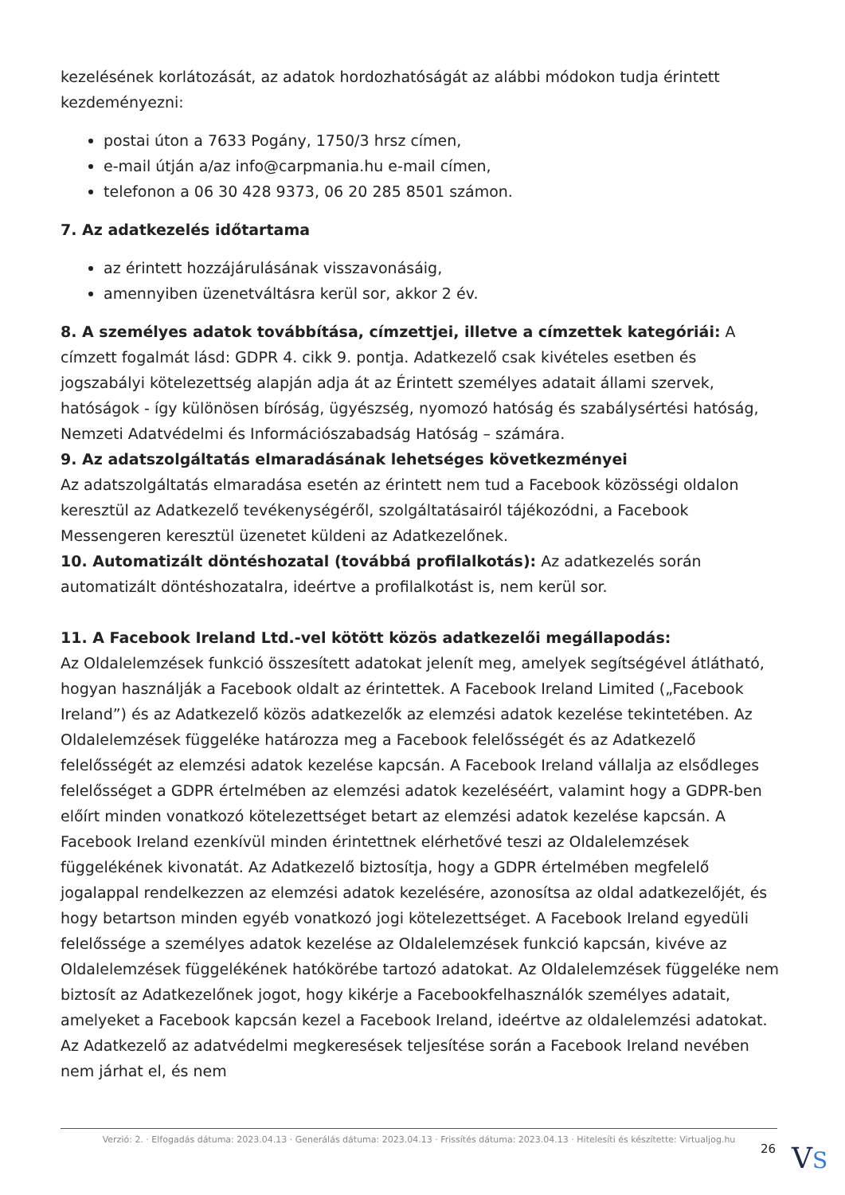kezelésének korlátozását, az adatok hordozhatóságát az alábbi módokon tudja érintett kezdeményezni:
postai úton a 7633 Pogány, 1750/3 hrsz címen,
e-mail útján a/az info@carpmania.hu e-mail címen,
telefonon a 06 30 428 9373, 06 20 285 8501 számon.
7. Az adatkezelés időtartama
az érintett hozzájárulásának visszavonásáig,
amennyiben üzenetváltásra kerül sor, akkor 2 év.
8. A személyes adatok továbbítása, címzettjei, illetve a címzettek kategóriái: A címzett fogalmát lásd: GDPR 4. cikk 9. pontja. Adatkezelő csak kivételes esetben és jogszabályi kötelezettség alapján adja át az Érintett személyes adatait állami szervek, hatóságok - így különösen bíróság, ügyészség, nyomozó hatóság és szabálysértési hatóság, Nemzeti Adatvédelmi és Információszabadság Hatóság – számára.
9. Az adatszolgáltatás elmaradásának lehetséges következményei
Az adatszolgáltatás elmaradása esetén az érintett nem tud a Facebook közösségi oldalon keresztül az Adatkezelő tevékenységéről, szolgáltatásairól tájékozódni, a Facebook Messengeren keresztül üzenetet küldeni az Adatkezelőnek.
10. Automatizált döntéshozatal (továbbá profilalkotás): Az adatkezelés során automatizált döntéshozatalra, ideértve a profilalkotást is, nem kerül sor.
11. A Facebook Ireland Ltd.-vel kötött közös adatkezelői megállapodás:
Az Oldalelemzések funkció összesített adatokat jelenít meg, amelyek segítségével átlátható, hogyan használják a Facebook oldalt az érintettek. A Facebook Ireland Limited („Facebook Ireland”) és az Adatkezelő közös adatkezelők az elemzési adatok kezelése tekintetében. Az Oldalelemzések függeléke határozza meg a Facebook felelősségét és az Adatkezelő felelősségét az elemzési adatok kezelése kapcsán. A Facebook Ireland vállalja az elsődleges felelősséget a GDPR értelmében az elemzési adatok kezeléséért, valamint hogy a GDPR-ben előírt minden vonatkozó kötelezettséget betart az elemzési adatok kezelése kapcsán. A Facebook Ireland ezenkívül minden érintettnek elérhetővé teszi az Oldalelemzések függelékének kivonatát. Az Adatkezelő biztosítja, hogy a GDPR értelmében megfelelő jogalappal rendelkezzen az elemzési adatok kezelésére, azonosítsa az oldal adatkezelőjét, és hogy betartson minden egyéb vonatkozó jogi kötelezettséget. A Facebook Ireland egyedüli felelőssége a személyes adatok kezelése az Oldalelemzések funkció kapcsán, kivéve az Oldalelemzések függelékének hatókörébe tartozó adatokat. Az Oldalelemzések függeléke nem biztosít az Adatkezelőnek jogot, hogy kikérje a Facebookfelhasználók személyes adatait, amelyeket a Facebook kapcsán kezel a Facebook Ireland, ideértve az oldalelemzési adatokat. Az Adatkezelő az adatvédelmi megkeresések teljesítése során a Facebook Ireland nevében nem járhat el, és nem
Verzió: 2. · Elfogadás dátuma: 2023.04.13 · Generálás dátuma: 2023.04.13 · Frissítés dátuma: 2023.04.13 · Hitelesíti és készítette: Virtualjog.hu
26
VS